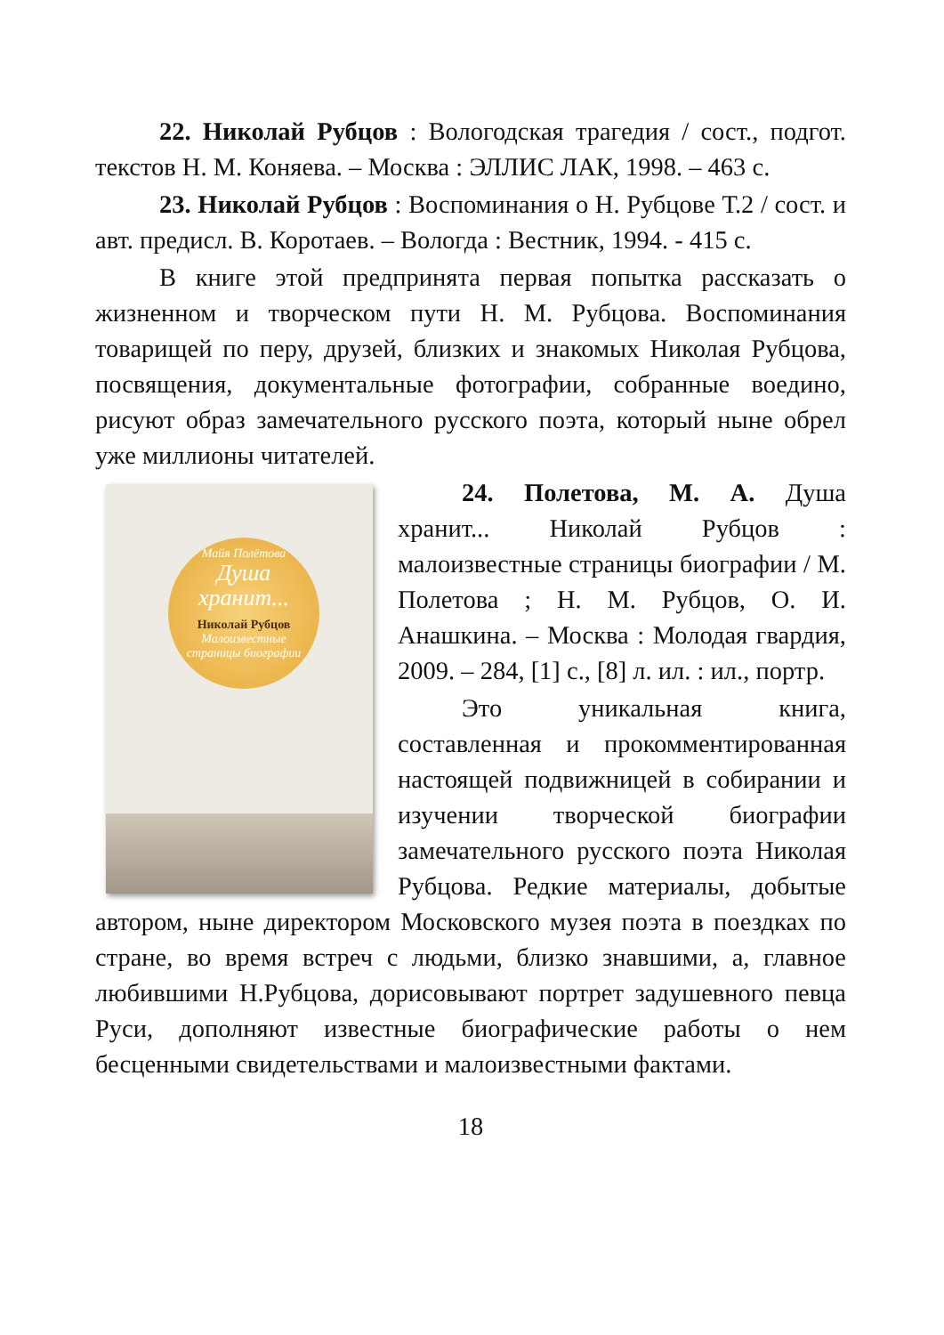22. Николай Рубцов : Вологодская трагедия / сост., подгот. текстов Н. М. Коняева. – Москва : ЭЛЛИС ЛАК, 1998. – 463 с.
23. Николай Рубцов : Воспоминания о Н. Рубцове Т.2 / сост. и авт. предисл. В. Коротаев. – Вологда : Вестник, 1994. - 415 с.
В книге этой предпринята первая попытка рассказать о жизненном и творческом пути Н. М. Рубцова. Воспоминания товарищей по перу, друзей, близких и знакомых Николая Рубцова, посвящения, документальные фотографии, собранные воедино, рисуют образ замечательного русского поэта, который ныне обрел уже миллионы читателей.
Майя Полётова
Душа хранит...
Николай Рубцов
Малоизвестные страницы биографии
24. Полетова, М. А. Душа хранит... Николай Рубцов : малоизвестные страницы биографии / М. Полетова ; Н. М. Рубцов, О. И. Анашкина. – Москва : Молодая гвардия, 2009. – 284, [1] с., [8] л. ил. : ил., портр.
Это уникальная книга, составленная и прокомментированная настоящей подвижницей в собирании и изучении творческой биографии замечательного русского поэта Николая Рубцова. Редкие материалы, добытые автором, ныне директором Московского музея поэта в поездках по стране, во время встреч с людьми, близко знавшими, а, главное любившими Н.Рубцова, дорисовывают портрет задушевного певца Руси, дополняют известные биографические работы о нем бесценными свидетельствами и малоизвестными фактами.
18